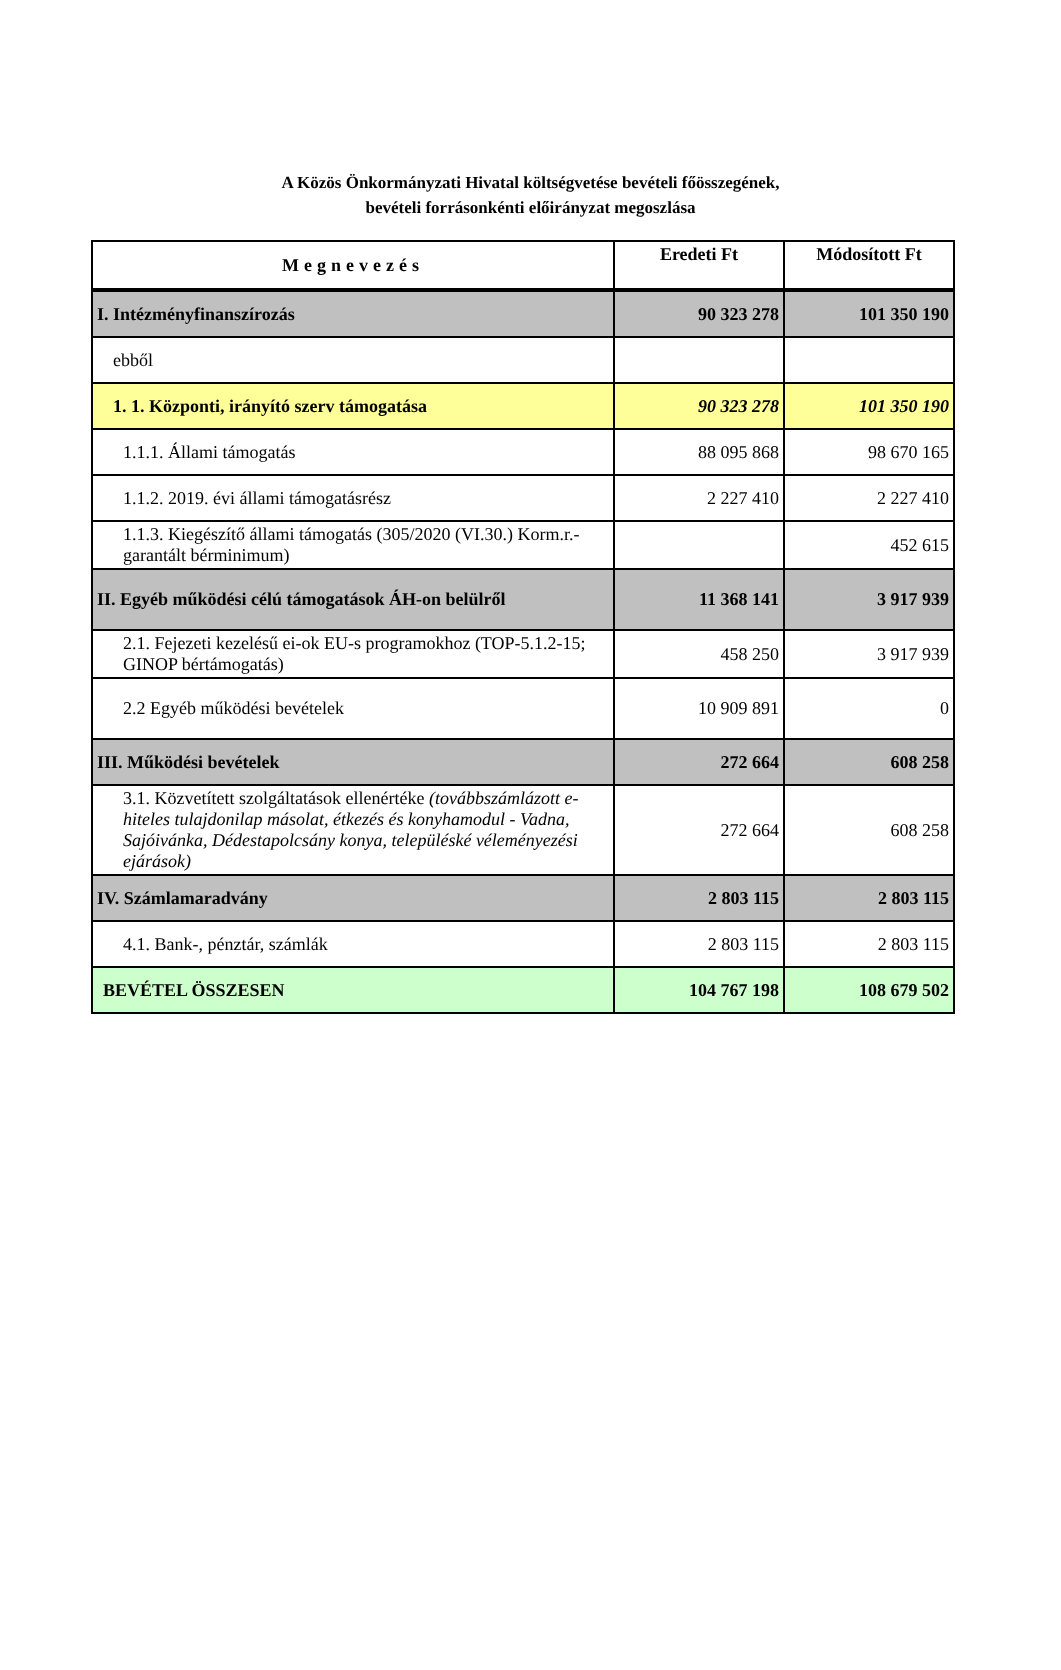A Közös Önkormányzati Hivatal költségvetése bevételi főösszegének,
bevételi forrásonkénti előirányzat megoszlása
| Megnevezés | Eredeti Ft | Módosított Ft |
| --- | --- | --- |
| I. Intézményfinanszírozás | 90 323 278 | 101 350 190 |
| ebből | | |
| 1. 1. Központi, irányító szerv támogatása | 90 323 278 | 101 350 190 |
| 1.1.1. Állami támogatás | 88 095 868 | 98 670 165 |
| 1.1.2. 2019. évi állami támogatásrész | 2 227 410 | 2 227 410 |
| 1.1.3. Kiegészítő állami támogatás (305/2020 (VI.30.) Korm.r.- garantált bérminimum) | | 452 615 |
| II. Egyéb működési célú támogatások ÁH-on belülről | 11 368 141 | 3 917 939 |
| 2.1. Fejezeti kezelésű ei-ok EU-s programokhoz (TOP-5.1.2-15; GINOP bértámogatás) | 458 250 | 3 917 939 |
| 2.2 Egyéb működési bevételek | 10 909 891 | 0 |
| III. Működési bevételek | 272 664 | 608 258 |
| 3.1. Közvetített szolgáltatások ellenértéke (továbbszámlázott e-hiteles tulajdonilap másolat, étkezés és konyhamodul - Vadna, Sajóivánka, Dédestapolcsány konya, településké véleményezési ejárások) | 272 664 | 608 258 |
| IV. Számlamaradvány | 2 803 115 | 2 803 115 |
| 4.1. Bank-, pénztár, számlák | 2 803 115 | 2 803 115 |
| BEVÉTEL ÖSSZESEN | 104 767 198 | 108 679 502 |